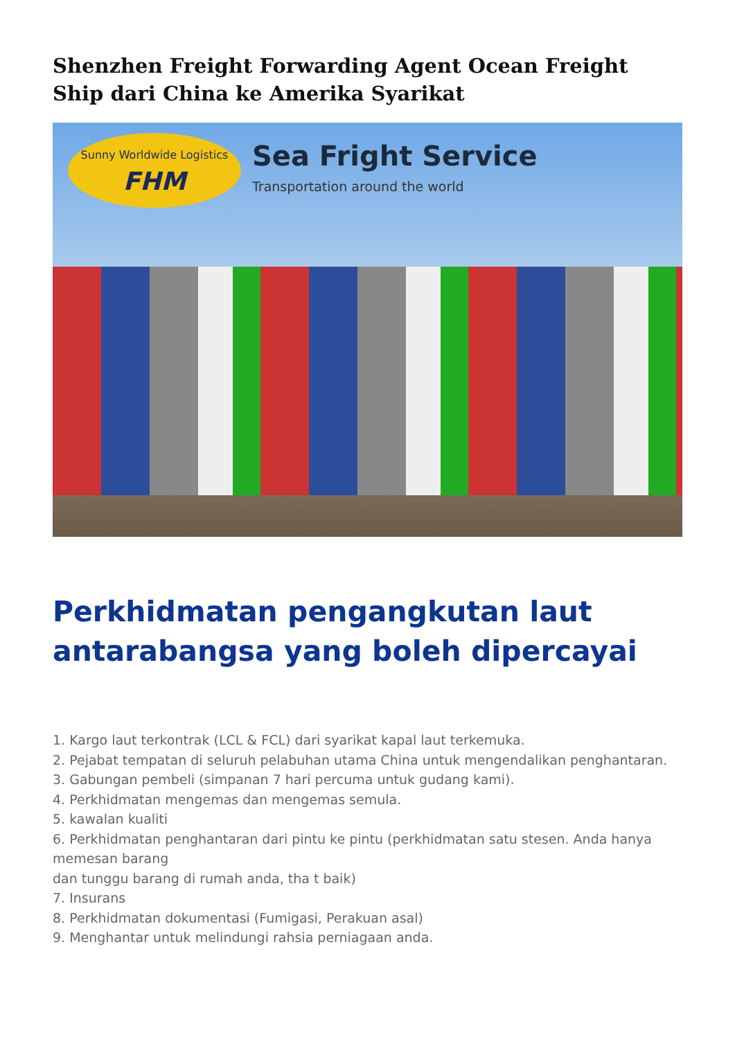Shenzhen Freight Forwarding Agent Ocean Freight Ship dari China ke Amerika Syarikat
Sunny Worldwide Logistics
FHM
Sea Fright Service
Transportation around the world
Perkhidmatan pengangkutan laut antarabangsa yang boleh dipercayai
1. Kargo laut terkontrak (LCL & FCL) dari syarikat kapal laut terkemuka.
2. Pejabat tempatan di seluruh pelabuhan utama China untuk mengendalikan penghantaran.
3. Gabungan pembeli (simpanan 7 hari percuma untuk gudang kami).
4. Perkhidmatan mengemas dan mengemas semula.
5. kawalan kualiti
6. Perkhidmatan penghantaran dari pintu ke pintu (perkhidmatan satu stesen. Anda hanya memesan barang
dan tunggu barang di rumah anda, tha t baik)
7. Insurans
8. Perkhidmatan dokumentasi (Fumigasi, Perakuan asal)
9. Menghantar untuk melindungi rahsia perniagaan anda.